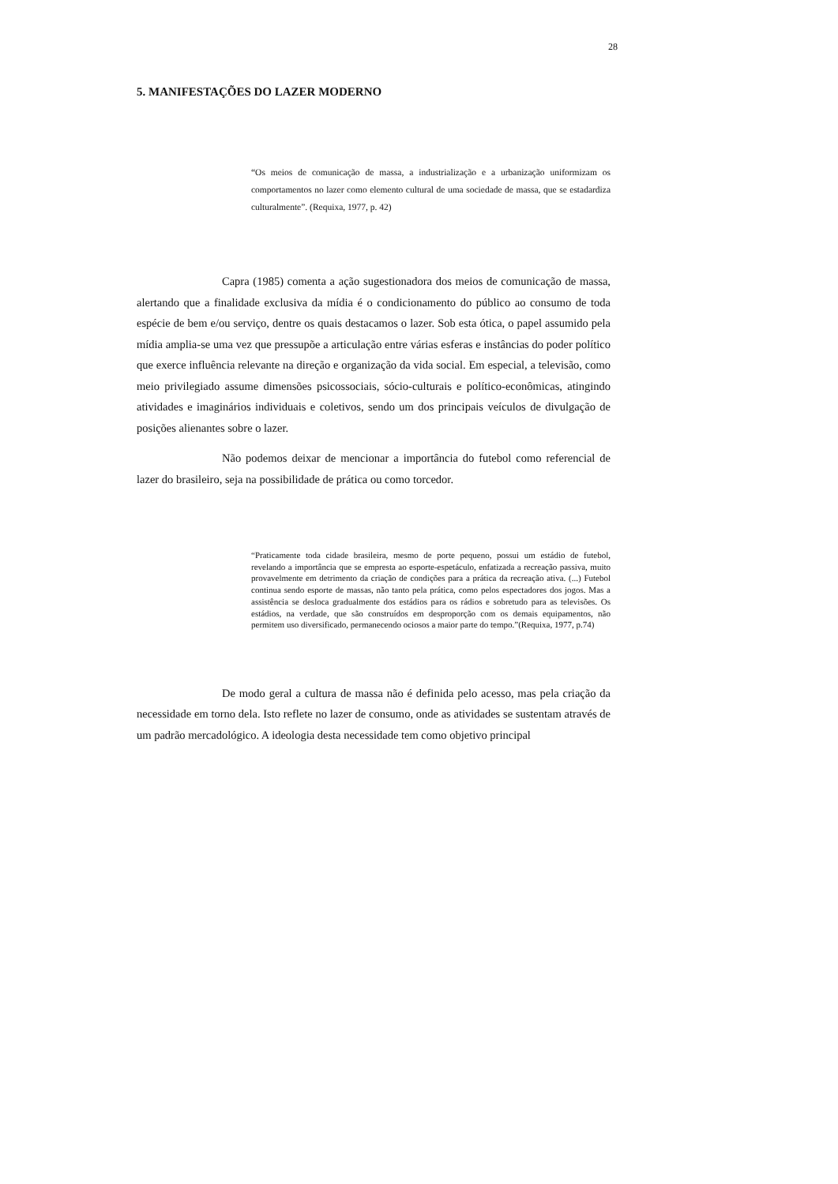28
5. MANIFESTAÇÕES DO LAZER MODERNO
“Os meios de comunicação de massa, a industrialização e a urbanização uniformizam os comportamentos no lazer como elemento cultural de uma sociedade de massa, que se estadardiza culturalmente”. (Requixa, 1977, p. 42)
Capra (1985) comenta a ação sugestionadora dos meios de comunicação de massa, alertando que a finalidade exclusiva da mídia é o condicionamento do público ao consumo de toda espécie de bem e/ou serviço, dentre os quais destacamos o lazer. Sob esta ótica, o papel assumido pela mídia amplia-se uma vez que pressupõe a articulação entre várias esferas e instâncias do poder político que exerce influência relevante na direção e organização da vida social. Em especial, a televisão, como meio privilegiado assume dimensões psicossociais, sócio-culturais e político-econômicas, atingindo atividades e imaginários individuais e coletivos, sendo um dos principais veículos de divulgação de posições alienantes sobre o lazer.
Não podemos deixar de mencionar a importância do futebol como referencial de lazer do brasileiro, seja na possibilidade de prática ou como torcedor.
“Praticamente toda cidade brasileira, mesmo de porte pequeno, possui um estádio de futebol, revelando a importância que se empresta ao esporte-espetáculo, enfatizada a recreação passiva, muito provavelmente em detrimento da criação de condições para a prática da recreação ativa. (...) Futebol continua sendo esporte de massas, não tanto pela prática, como pelos espectadores dos jogos. Mas a assistência se desloca gradualmente dos estádios para os rádios e sobretudo para as televisões. Os estádios, na verdade, que são construídos em desproporção com os demais equipamentos, não permitem uso diversificado, permanecendo ociosos a maior parte do tempo.”(Requixa, 1977, p.74)
De modo geral a cultura de massa não é definida pelo acesso, mas pela criação da necessidade em torno dela. Isto reflete no lazer de consumo, onde as atividades se sustentam através de um padrão mercadológico. A ideologia desta necessidade tem como objetivo principal